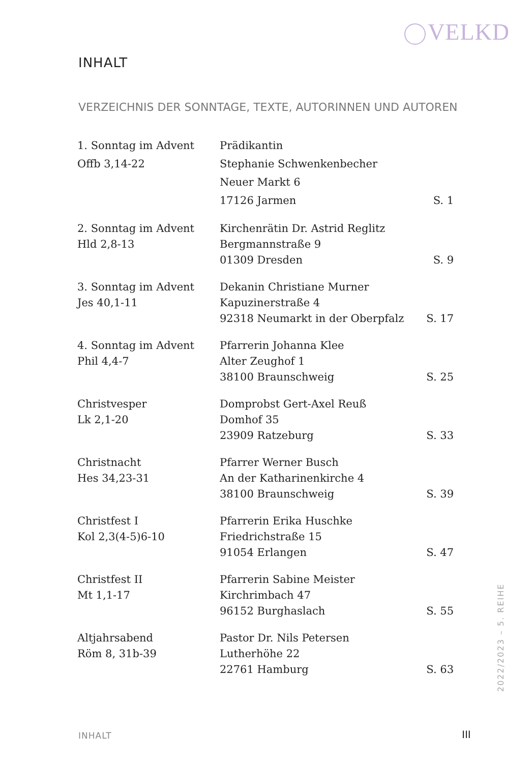VELKD
INHALT
VERZEICHNIS DER SONNTAGE, TEXTE, AUTORINNEN UND AUTOREN
| 1. Sonntag im Advent Offb 3,14-22 | Prädikantin Stephanie Schwenkenbecher Neuer Markt 6 17126 Jarmen | S. 1 |
| 2. Sonntag im Advent Hld 2,8-13 | Kirchenrätin Dr. Astrid Reglitz Bergmannstraße 9 01309 Dresden | S. 9 |
| 3. Sonntag im Advent Jes 40,1-11 | Dekanin Christiane Murner Kapuzinerstraße 4 92318 Neumarkt in der Oberpfalz | S. 17 |
| 4. Sonntag im Advent Phil 4,4-7 | Pfarrerin Johanna Klee Alter Zeughof 1 38100 Braunschweig | S. 25 |
| Christvesper Lk 2,1-20 | Domprobst Gert-Axel Reuß Domhof 35 23909 Ratzeburg | S. 33 |
| Christnacht Hes 34,23-31 | Pfarrer Werner Busch An der Katharinenkirche 4 38100 Braunschweig | S. 39 |
| Christfest I Kol 2,3(4-5)6-10 | Pfarrerin Erika Huschke Friedrichstraße 15 91054 Erlangen | S. 47 |
| Christfest II Mt 1,1-17 | Pfarrerin Sabine Meister Kirchrimbach 47 96152 Burghaslach | S. 55 |
| Altjahrsabend Röm 8, 31b-39 | Pastor Dr. Nils Petersen Lutherhöhe 22 22761 Hamburg | S. 63 |
2022/2023 – 5. REIHE
INHALT III